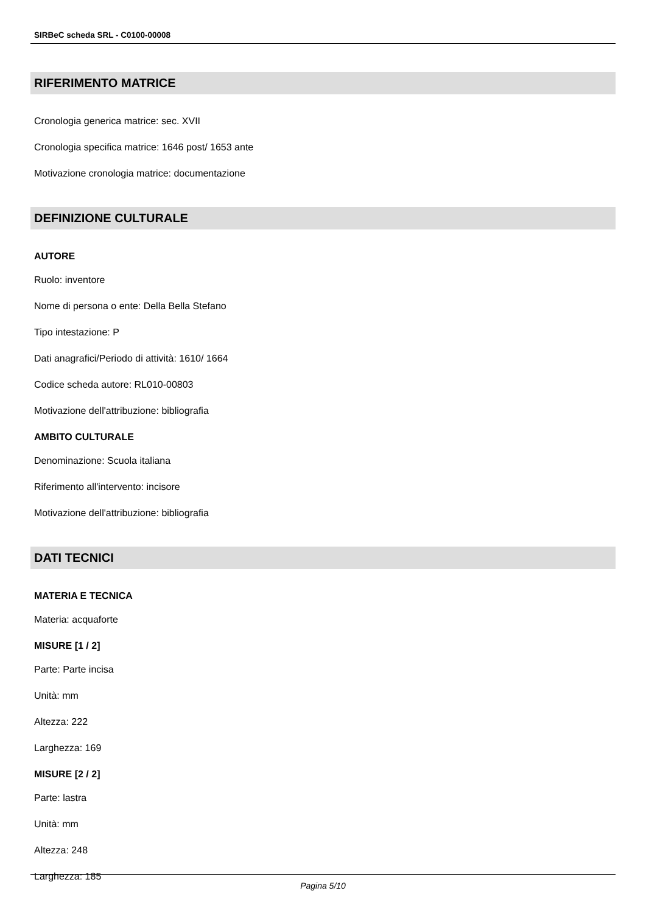SIRBeC scheda SRL - C0100-00008
RIFERIMENTO MATRICE
Cronologia generica matrice: sec. XVII
Cronologia specifica matrice: 1646 post/ 1653 ante
Motivazione cronologia matrice: documentazione
DEFINIZIONE CULTURALE
AUTORE
Ruolo: inventore
Nome di persona o ente: Della Bella Stefano
Tipo intestazione: P
Dati anagrafici/Periodo di attività: 1610/ 1664
Codice scheda autore: RL010-00803
Motivazione dell'attribuzione: bibliografia
AMBITO CULTURALE
Denominazione: Scuola italiana
Riferimento all'intervento: incisore
Motivazione dell'attribuzione: bibliografia
DATI TECNICI
MATERIA E TECNICA
Materia: acquaforte
MISURE [1 / 2]
Parte: Parte incisa
Unità: mm
Altezza: 222
Larghezza: 169
MISURE [2 / 2]
Parte: lastra
Unità: mm
Altezza: 248
Larghezza: 185
Pagina 5/10